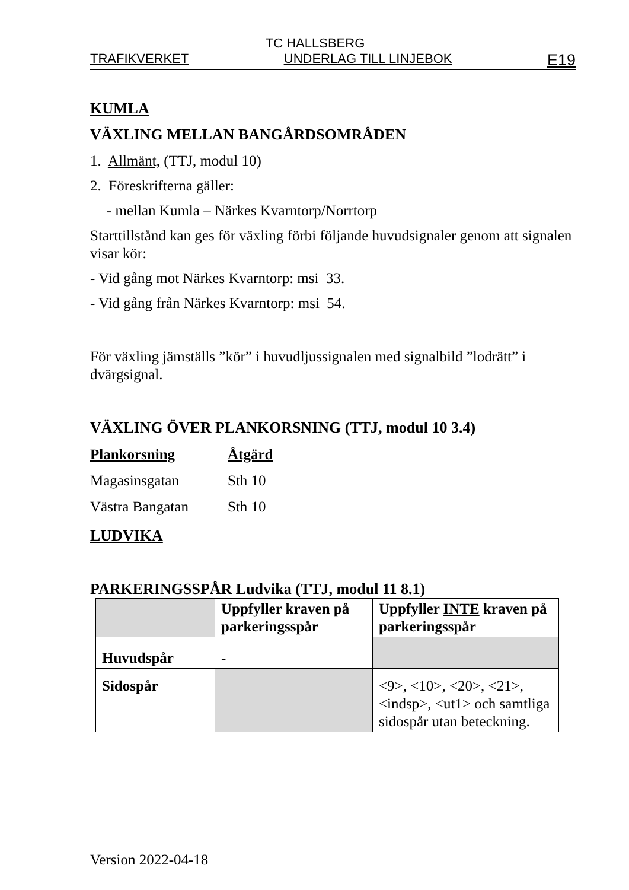TC HALLSBERG
TRAFIKVERKET UNDERLAG TILL LINJEBOK E19
KUMLA
VÄXLING MELLAN BANGÅRDSOMRÅDEN
1. Allmänt, (TTJ, modul 10)
2. Föreskrifterna gäller:
- mellan Kumla – Närkes Kvarntorp/Norrtorp
Starttillstånd kan ges för växling förbi följande huvudsignaler genom att signalen visar kör:
- Vid gång mot Närkes Kvarntorp: msi 33.
- Vid gång från Närkes Kvarntorp: msi 54.
För växling jämställs ”kör” i huvudljussignalen med signalbild ”lodrätt” i dvärgsignal.
VÄXLING ÖVER PLANKORSNING (TTJ, modul 10 3.4)
| Plankorsning | Åtgärd |
| Magasinsgatan | Sth 10 |
| Västra Bangatan | Sth 10 |
LUDVIKA
PARKERINGSSPÅR Ludvika (TTJ, modul 11 8.1)
| | Uppfyller kraven på parkeringsspår | Uppfyller INTE kraven på parkeringsspår |
| Huvudspår | - | |
| Sidospår | | <9>, <10>, <20>, <21>, <indsp>, <ut1> och samtliga sidospår utan beteckning. |
Version 2022-04-18